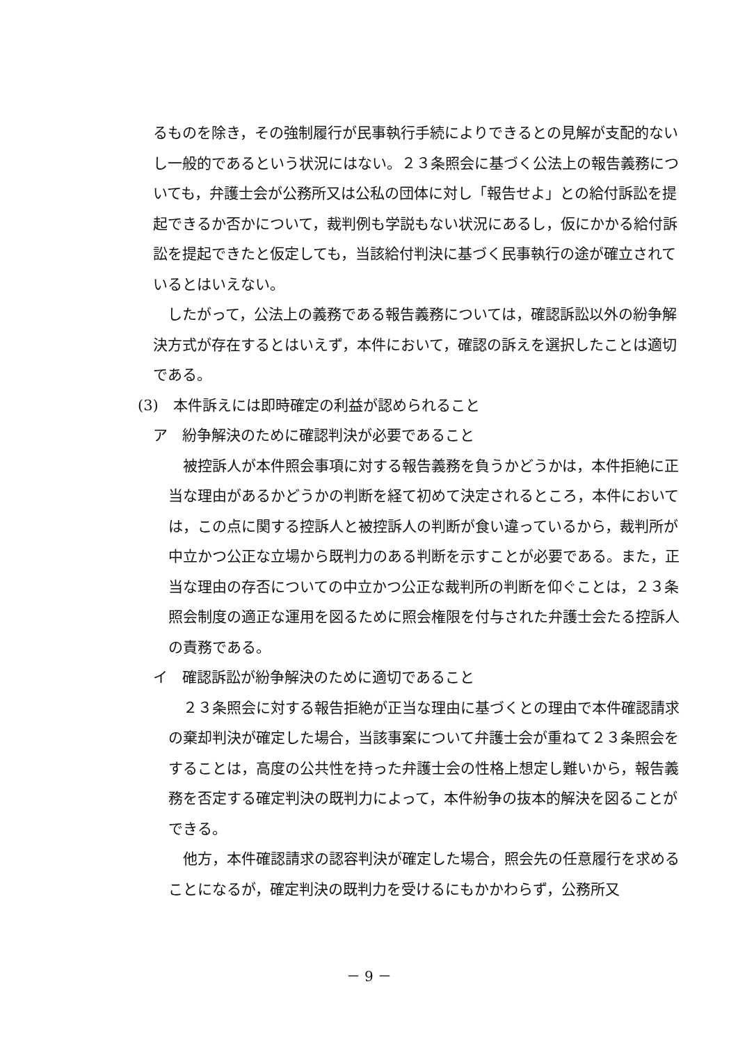るものを除き，その強制履行が民事執行手続によりできるとの見解が支配的ないし一般的であるという状況にはない。２３条照会に基づく公法上の報告義務についても，弁護士会が公務所又は公私の団体に対し「報告せよ」との給付訴訟を提起できるか否かについて，裁判例も学説もない状況にあるし，仮にかかる給付訴訟を提起できたと仮定しても，当該給付判決に基づく民事執行の途が確立されているとはいえない。
　したがって，公法上の義務である報告義務については，確認訴訟以外の紛争解決方式が存在するとはいえず，本件において，確認の訴えを選択したことは適切である。
(3)　本件訴えには即時確定の利益が認められること
ア　紛争解決のために確認判決が必要であること
　被控訴人が本件照会事項に対する報告義務を負うかどうかは，本件拒絶に正当な理由があるかどうかの判断を経て初めて決定されるところ，本件においては，この点に関する控訴人と被控訴人の判断が食い違っているから，裁判所が中立かつ公正な立場から既判力のある判断を示すことが必要である。また，正当な理由の存否についての中立かつ公正な裁判所の判断を仰ぐことは，２３条照会制度の適正な運用を図るために照会権限を付与された弁護士会たる控訴人の責務である。
イ　確認訴訟が紛争解決のために適切であること
　２３条照会に対する報告拒絶が正当な理由に基づくとの理由で本件確認請求の棄却判決が確定した場合，当該事案について弁護士会が重ねて２３条照会をすることは，高度の公共性を持った弁護士会の性格上想定し難いから，報告義務を否定する確定判決の既判力によって，本件紛争の抜本的解決を図ることができる。
　他方，本件確認請求の認容判決が確定した場合，照会先の任意履行を求めることになるが，確定判決の既判力を受けるにもかかわらず，公務所又
－ 9 －